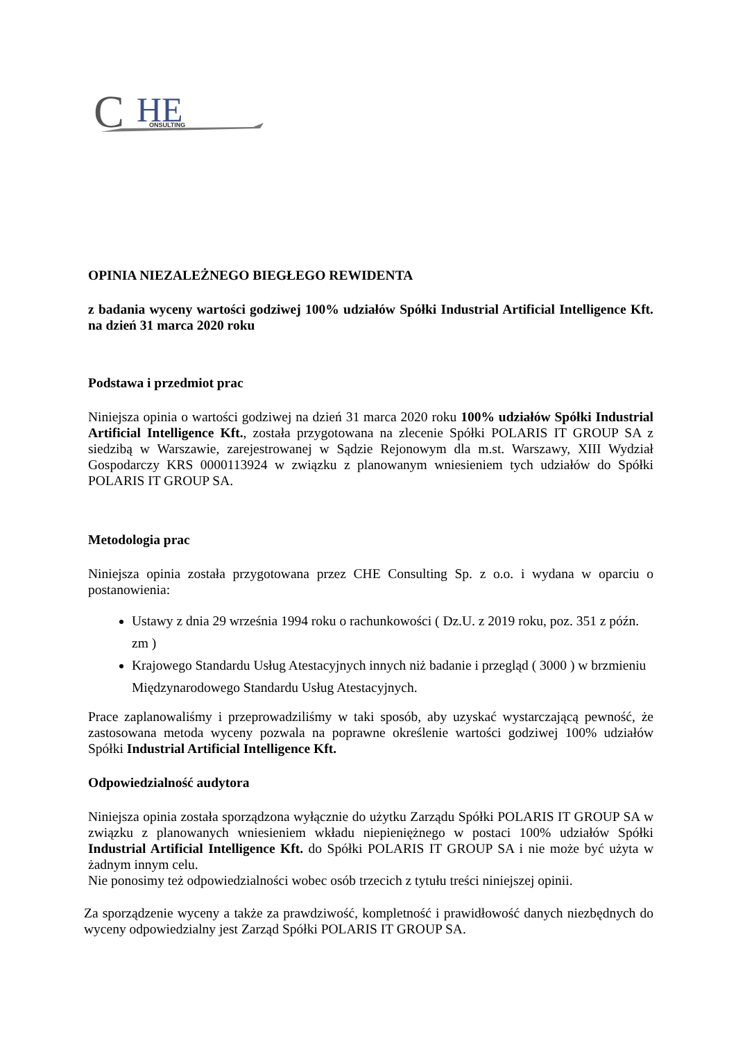C
HE
ONSULTING
OPINIA NIEZALEŻNEGO BIEGŁEGO REWIDENTA
z badania wyceny wartości godziwej 100% udziałów Spółki Industrial Artificial Intelligence Kft. na dzień 31 marca 2020 roku
Podstawa i przedmiot prac
Niniejsza opinia o wartości godziwej na dzień 31 marca 2020 roku 100% udziałów Spółki Industrial Artificial Intelligence Kft., została przygotowana na zlecenie Spółki POLARIS IT GROUP SA z siedzibą w Warszawie, zarejestrowanej w Sądzie Rejonowym dla m.st. Warszawy, XIII Wydział Gospodarczy KRS 0000113924 w związku z planowanym wniesieniem tych udziałów do Spółki POLARIS IT GROUP SA.
Metodologia prac
Niniejsza opinia została przygotowana przez CHE Consulting Sp. z o.o. i wydana w oparciu o postanowienia:
Ustawy z dnia 29 września 1994 roku o rachunkowości ( Dz.U. z 2019 roku, poz. 351 z późn. zm )
Krajowego Standardu Usług Atestacyjnych innych niż badanie i przegląd ( 3000 ) w brzmieniu Międzynarodowego Standardu Usług Atestacyjnych.
Prace zaplanowaliśmy i przeprowadziliśmy w taki sposób, aby uzyskać wystarczającą pewność, że zastosowana metoda wyceny pozwala na poprawne określenie wartości godziwej 100% udziałów Spółki Industrial Artificial Intelligence Kft.
Odpowiedzialność audytora
Niniejsza opinia została sporządzona wyłącznie do użytku Zarządu Spółki POLARIS IT GROUP SA w związku z planowanych wniesieniem wkładu niepieniężnego w postaci 100% udziałów Spółki Industrial Artificial Intelligence Kft. do Spółki POLARIS IT GROUP SA i nie może być użyta w żadnym innym celu.
Nie ponosimy też odpowiedzialności wobec osób trzecich z tytułu treści niniejszej opinii.
Za sporządzenie wyceny a także za prawdziwość, kompletność i prawidłowość danych niezbędnych do wyceny odpowiedzialny jest Zarząd Spółki POLARIS IT GROUP SA.